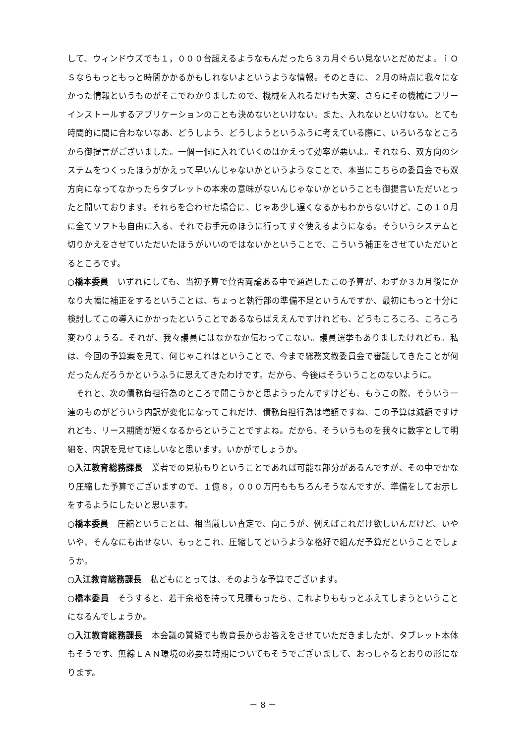して、ウィンドウズでも１，０００台超えるようなもんだったら３カ月ぐらい見ないとだめだよ。ｉＯＳならもっともっと時間かかるかもしれないよというような情報。そのときに、２月の時点に我々になかった情報というものがそこでわかりましたので、機械を入れるだけも大変、さらにその機械にフリーインストールするアプリケーションのことも決めないといけない。また、入れないといけない。とても時間的に間に合わないなあ、どうしよう、どうしようというふうに考えている際に、いろいろなところから御提言がございました。一個一個に入れていくのはかえって効率が悪いよ。それなら、双方向のシステムをつくったほうがかえって早いんじゃないかというようなことで、本当にこちらの委員会でも双方向になってなかったらタブレットの本来の意味がないんじゃないかということも御提言いただいとったと聞いております。それらを合わせた場合に、じゃあ少し遅くなるかもわからないけど、この１０月に全てソフトも自由に入る、それでお手元のほうに行ってすぐ使えるようになる。そういうシステムと切りかえをさせていただいたほうがいいのではないかということで、こういう補正をさせていただいとるところです。
○橋本委員　いずれにしても、当初予算で賛否両論ある中で通過したこの予算が、わずか３カ月後にかなり大幅に補正をするということは、ちょっと執行部の準備不足というんですか、最初にもっと十分に検討してこの導入にかかったということであるならばええんですけれども、どうもころころ、ころころ変わりょうる。それが、我々議員にはなかなか伝わってこない。議員選挙もありましたけれども。私は、今回の予算案を見て、何じゃこれはということで、今まで総務文教委員会で審議してきたことが何だったんだろうかというふうに思えてきたわけです。だから、今後はそういうことのないように。
　それと、次の債務負担行為のところで聞こうかと思ようったんですけども、もうこの際、そういう一連のものがどういう内訳が変化になってこれだけ、債務負担行為は増額ですね、この予算は減額ですけれども、リース期間が短くなるからということですよね。だから、そういうものを我々に数字として明細を、内訳を見せてほしいなと思います。いかがでしょうか。
○入江教育総務課長　業者での見積もりということであれば可能な部分があるんですが、その中でかなり圧縮した予算でございますので、１億８，０００万円ももちろんそうなんですが、準備をしてお示しをするようにしたいと思います。
○橋本委員　圧縮ということは、相当厳しい査定で、向こうが、例えばこれだけ欲しいんだけど、いやいや、そんなにも出せない、もっとこれ、圧縮してというような格好で組んだ予算だということでしょうか。
○入江教育総務課長　私どもにとっては、そのような予算でございます。
○橋本委員　そうすると、若干余裕を持って見積もったら、これよりももっとふえてしまうということになるんでしょうか。
○入江教育総務課長　本会議の質疑でも教育長からお答えをさせていただきましたが、タブレット本体もそうです、無線ＬＡＮ環境の必要な時期についてもそうでございまして、おっしゃるとおりの形になります。
－ 8 －